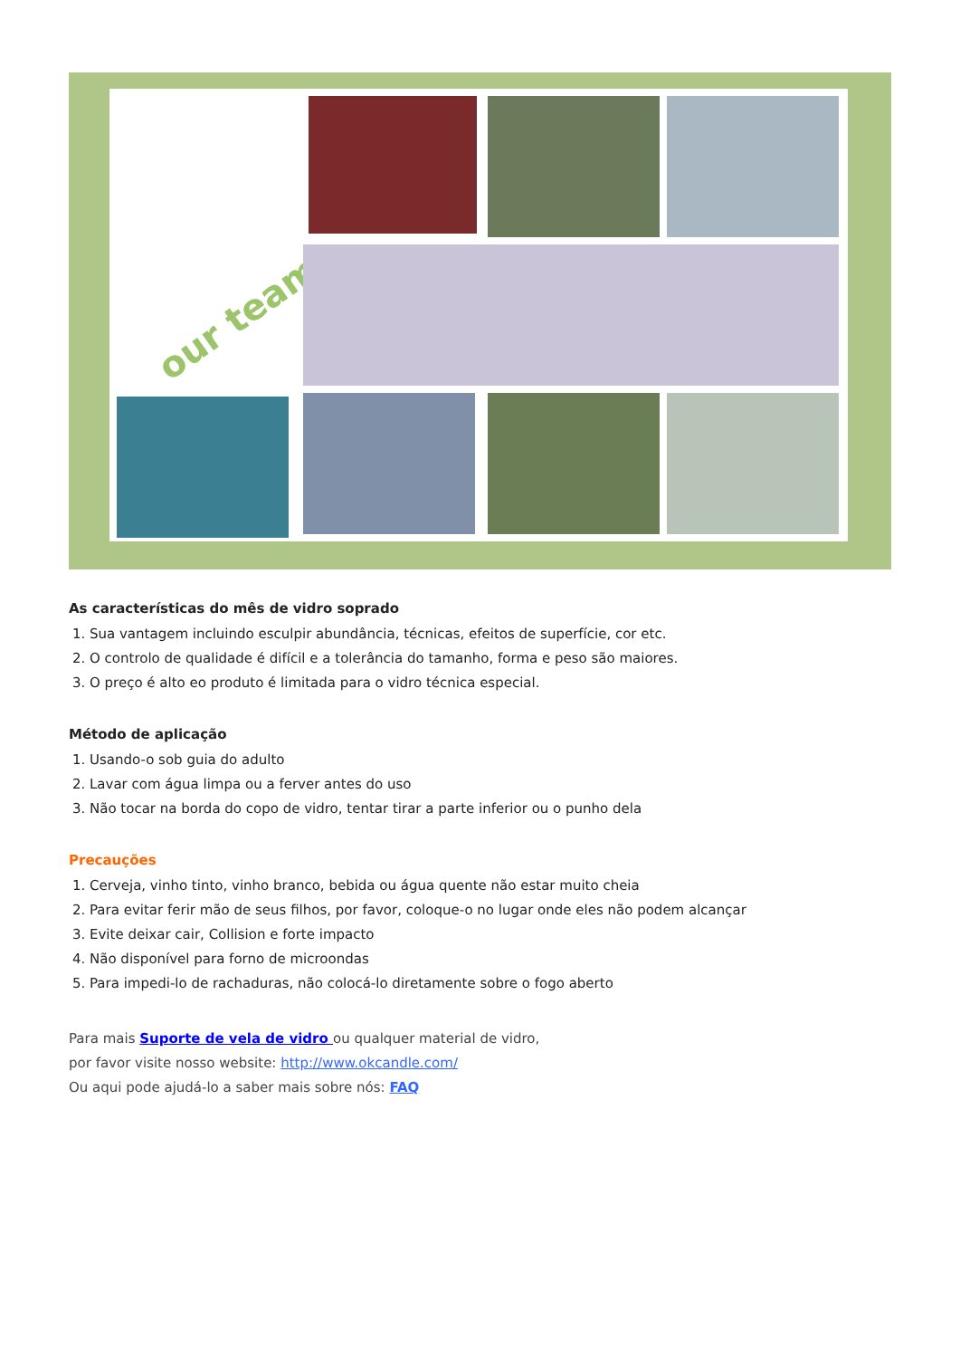our team
As características do mês de vidro soprado
1. Sua vantagem incluindo esculpir abundância, técnicas, efeitos de superfície, cor etc.
2. O controlo de qualidade é difícil e a tolerância do tamanho, forma e peso são maiores.
3. O preço é alto eo produto é limitada para o vidro técnica especial.
Método de aplicação
1. Usando-o sob guia do adulto
2. Lavar com água limpa ou a ferver antes do uso
3. Não tocar na borda do copo de vidro, tentar tirar a parte inferior ou o punho dela
Precauções
1. Cerveja, vinho tinto, vinho branco, bebida ou água quente não estar muito cheia
2. Para evitar ferir mão de seus filhos, por favor, coloque-o no lugar onde eles não podem alcançar
3. Evite deixar cair, Collision e forte impacto
4. Não disponível para forno de microondas
5. Para impedi-lo de rachaduras, não colocá-lo diretamente sobre o fogo aberto
Para mais Suporte de vela de vidro ou qualquer material de vidro,
por favor visite nosso website: http://www.okcandle.com/
Ou aqui pode ajudá-lo a saber mais sobre nós: FAQ